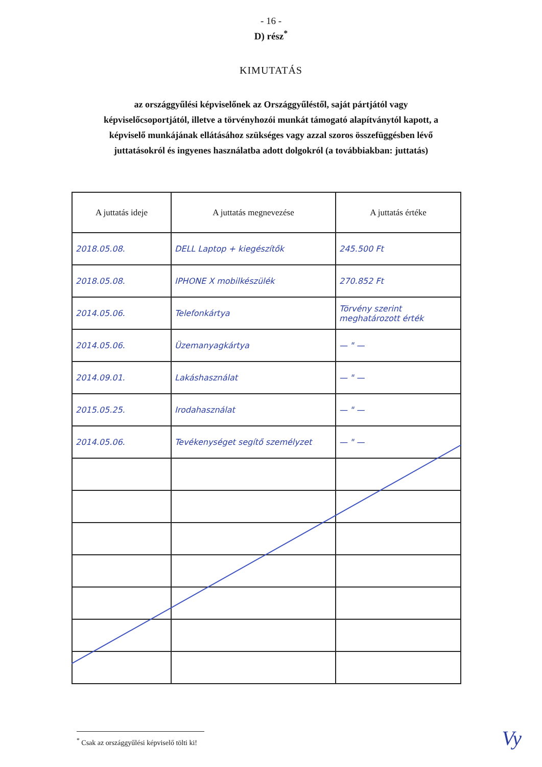- 16 -
D) rész<sup>*</sup>
KIMUTATÁS
az országgyűlési képviselőnek az Országgyűléstől, saját pártjától vagy képviselőcsoportjától, illetve a törvényhozói munkát támogató alapítványtól kapott, a képviselő munkájának ellátásához szükséges vagy azzal szoros összefüggésben lévő juttatásokról és ingyenes használatba adott dolgokról (a továbbiakban: juttatás)
| A juttatás ideje | A juttatás megnevezése | A juttatás értéke |
| --- | --- | --- |
| 2018.05.08. | DELL Laptop + kiegészítők | 245.500 Ft |
| 2018.05.08. | IPHONE X mobilkészülék | 270.852 Ft |
| 2014.05.06. | Telefonkártya | Törvény szerint meghatározott érték |
| 2014.05.06. | Üzemanyagkártya | — " — |
| 2014.09.01. | Lakáshasználat | — " — |
| 2015.05.25. | Irodahasználat | — " — |
| 2014.05.06. | Tevékenységet segítő személyzet | — " — |
<sup>*</sup> Csak az országgyűlési képviselő tölti ki!
Vy